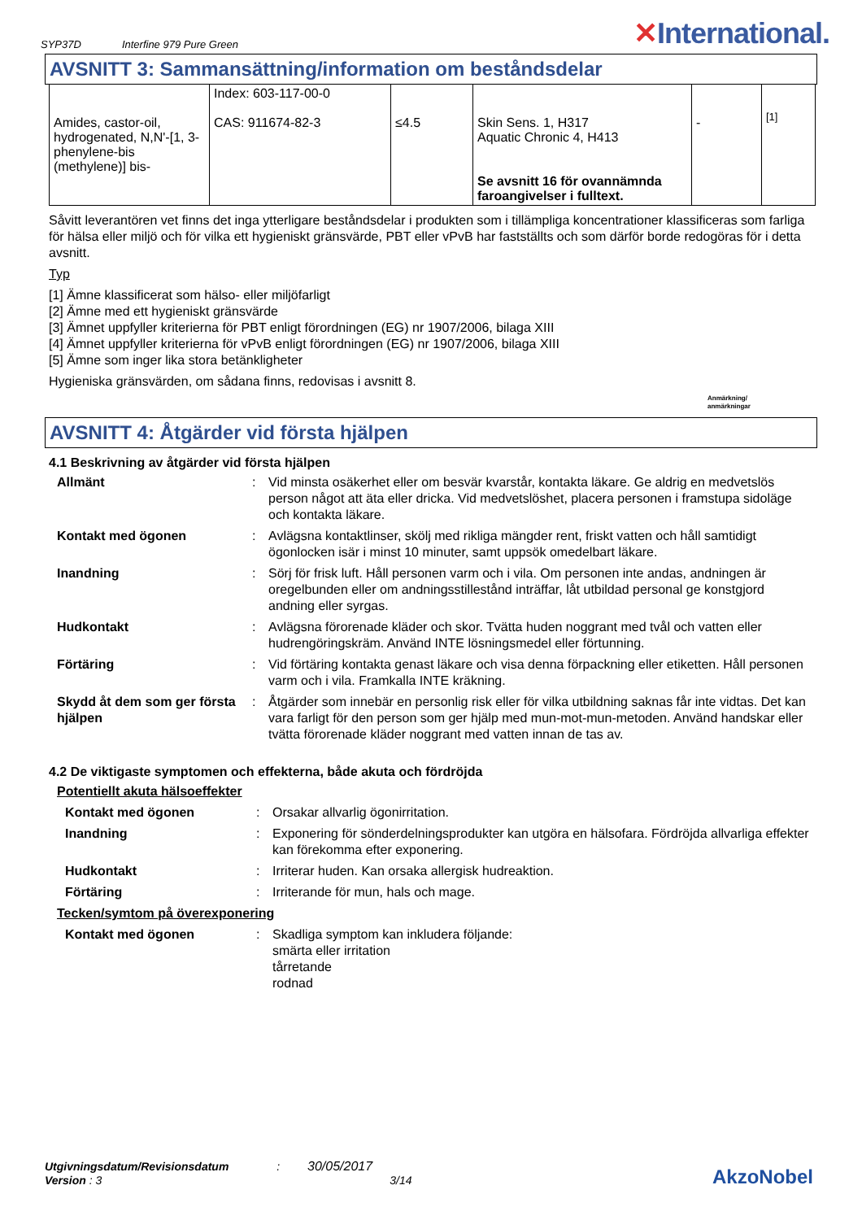SYP37D Interfine 979 Pure Green
✕International.
AVSNITT 3: Sammansättning/information om beståndsdelar
| Amides, castor-oil, hydrogenated, N,N'-[1, 3-phenylene-bis (methylene)] bis- | Index: 603-117-00-0 CAS: 911674-82-3 | ≤4.5 | Skin Sens. 1, H317 Aquatic Chronic 4, H413 Se avsnitt 16 för ovannämnda faroangivelser i fulltext. | - | [1] |
Såvitt leverantören vet finns det inga ytterligare beståndsdelar i produkten som i tillämpliga koncentrationer klassificeras som farliga för hälsa eller miljö och för vilka ett hygieniskt gränsvärde, PBT eller vPvB har fastställts och som därför borde redogöras för i detta avsnitt.
Typ
[1] Ämne klassificerat som hälso- eller miljöfarligt
[2] Ämne med ett hygieniskt gränsvärde
[3] Ämnet uppfyller kriterierna för PBT enligt förordningen (EG) nr 1907/2006, bilaga XIII
[4] Ämnet uppfyller kriterierna för vPvB enligt förordningen (EG) nr 1907/2006, bilaga XIII
[5] Ämne som inger lika stora betänkligheter
Hygieniska gränsvärden, om sådana finns, redovisas i avsnitt 8.
Anmärkning/
anmärkningar
AVSNITT 4: Åtgärder vid första hjälpen
4.1 Beskrivning av åtgärder vid första hjälpen
Allmänt
:
Vid minsta osäkerhet eller om besvär kvarstår, kontakta läkare. Ge aldrig en medvetslös person något att äta eller dricka. Vid medvetslöshet, placera personen i framstupa sidoläge och kontakta läkare.
Kontakt med ögonen
:
Avlägsna kontaktlinser, skölj med rikliga mängder rent, friskt vatten och håll samtidigt ögonlocken isär i minst 10 minuter, samt uppsök omedelbart läkare.
Inandning
:
Sörj för frisk luft. Håll personen varm och i vila. Om personen inte andas, andningen är oregelbunden eller om andningsstillestånd inträffar, låt utbildad personal ge konstgjord andning eller syrgas.
Hudkontakt
:
Avlägsna förorenade kläder och skor. Tvätta huden noggrant med tvål och vatten eller hudrengöringskräm. Använd INTE lösningsmedel eller förtunning.
Förtäring
:
Vid förtäring kontakta genast läkare och visa denna förpackning eller etiketten. Håll personen varm och i vila. Framkalla INTE kräkning.
Skydd åt dem som ger första hjälpen
:
Åtgärder som innebär en personlig risk eller för vilka utbildning saknas får inte vidtas. Det kan vara farligt för den person som ger hjälp med mun-mot-mun-metoden. Använd handskar eller tvätta förorenade kläder noggrant med vatten innan de tas av.
4.2 De viktigaste symptomen och effekterna, både akuta och fördröjda
Potentiellt akuta hälsoeffekter
Kontakt med ögonen
:
Orsakar allvarlig ögonirritation.
Inandning
:
Exponering för sönderdelningsprodukter kan utgöra en hälsofara. Fördröjda allvarliga effekter kan förekomma efter exponering.
Hudkontakt
:
Irriterar huden. Kan orsaka allergisk hudreaktion.
Förtäring
:
Irriterande för mun, hals och mage.
Tecken/symtom på överexponering
Kontakt med ögonen
:
Skadliga symptom kan inkludera följande:
smärta eller irritation
tårretande
rodnad
Utgivningsdatum/Revisionsdatum : 30/05/2017
Version : 3 3/14
AkzoNobel